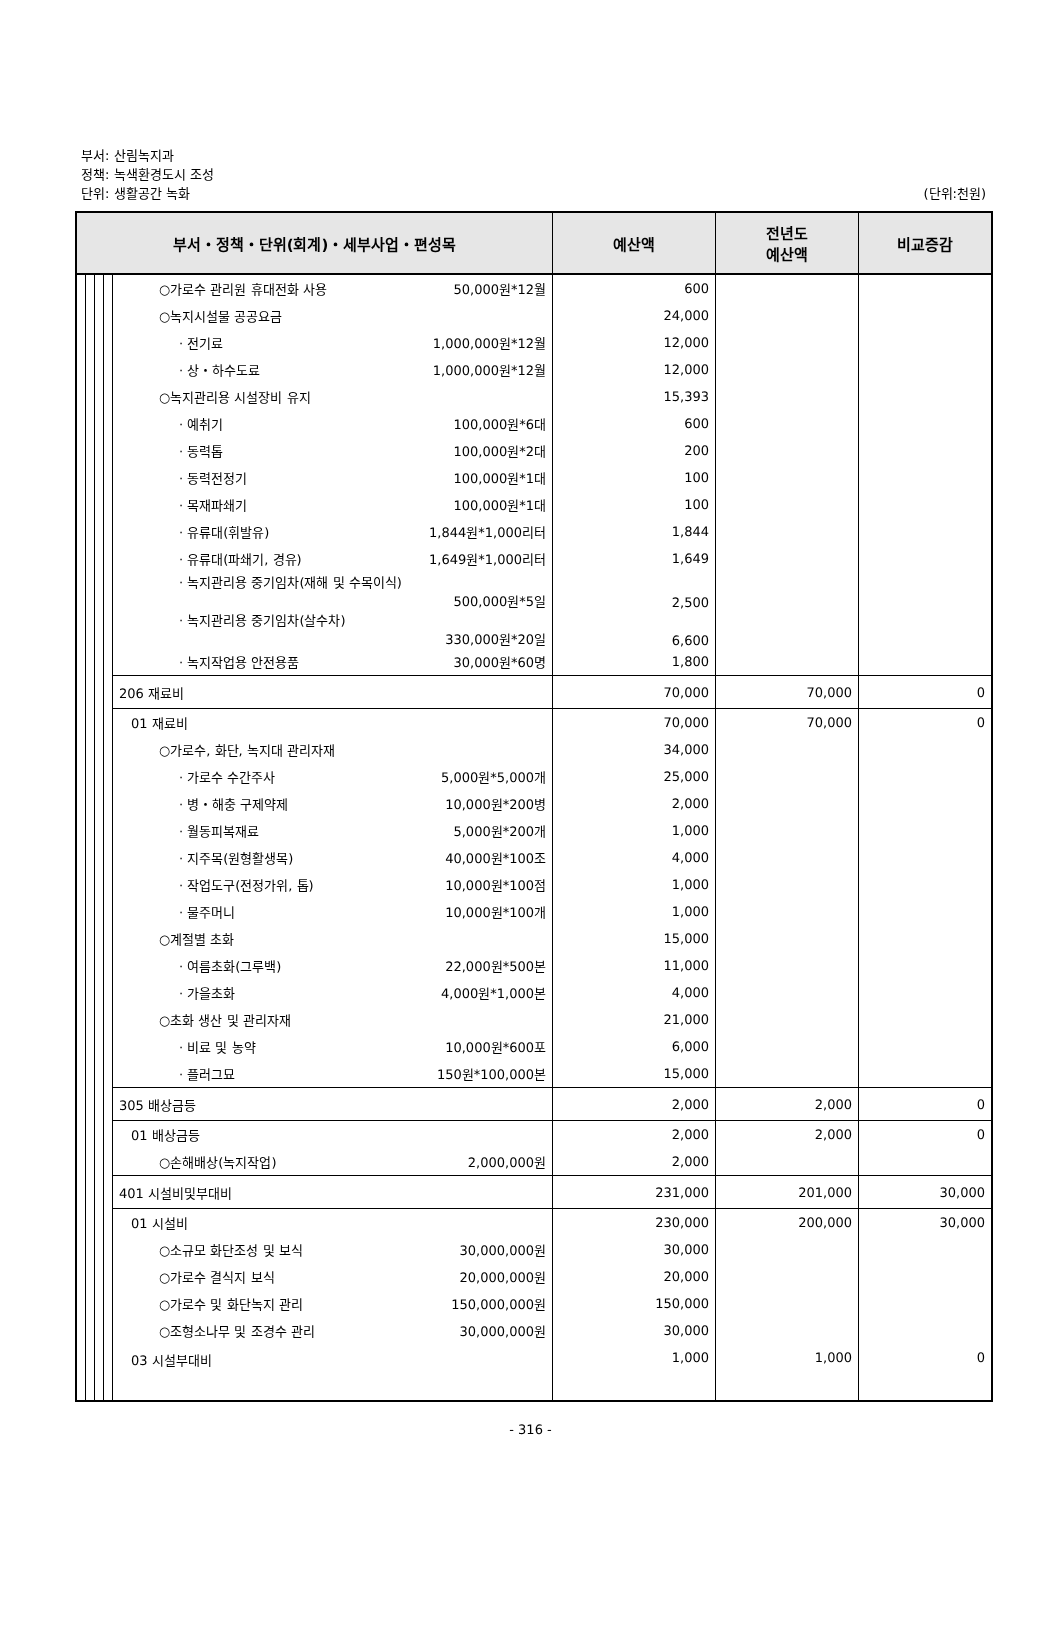부서: 산림녹지과
정책: 녹색환경도시 조성
단위: 생활공간 녹화
(단위:천원)
| 부서・정책・단위(회계)・세부사업・편성목 | | | | | 예산액 | 전년도 예산액 | 비교증감 |
| --- | --- | --- | --- | --- | --- | --- | --- |
| | | | | ○가로수 관리원 휴대전화 사용 50,000원*12월 | 600 | | |
| | | | | ○녹지시설물 공공요금 | 24,000 | | |
| | | | | · 전기료 1,000,000원*12월 | 12,000 | | |
| | | | | · 상・하수도료 1,000,000원*12월 | 12,000 | | |
| | | | | ○녹지관리용 시설장비 유지 | 15,393 | | |
| | | | | · 예취기 100,000원*6대 | 600 | | |
| | | | | · 동력톱 100,000원*2대 | 200 | | |
| | | | | · 동력전정기 100,000원*1대 | 100 | | |
| | | | | · 목재파쇄기 100,000원*1대 | 100 | | |
| | | | | · 유류대(휘발유) 1,844원*1,000리터 | 1,844 | | |
| | | | | · 유류대(파쇄기, 경유) 1,649원*1,000리터 | 1,649 | | |
| | | | | · 녹지관리용 중기임차(재해 및 수목이식) 500,000원*5일 | 2,500 | | |
| | | | | · 녹지관리용 중기임차(살수차) 330,000원*20일 | 6,600 | | |
| | | | | · 녹지작업용 안전용품 30,000원*60명 | 1,800 | | |
| | | | | 206 재료비 | 70,000 | 70,000 | 0 |
| | | | | 01 재료비 | 70,000 | 70,000 | 0 |
| | | | | ○가로수, 화단, 녹지대 관리자재 | 34,000 | | |
| | | | | · 가로수 수간주사 5,000원*5,000개 | 25,000 | | |
| | | | | · 병・해충 구제약제 10,000원*200병 | 2,000 | | |
| | | | | · 월동피복재료 5,000원*200개 | 1,000 | | |
| | | | | · 지주목(원형활생목) 40,000원*100조 | 4,000 | | |
| | | | | · 작업도구(전정가위, 톱) 10,000원*100점 | 1,000 | | |
| | | | | · 물주머니 10,000원*100개 | 1,000 | | |
| | | | | ○계절별 초화 | 15,000 | | |
| | | | | · 여름초화(그루백) 22,000원*500본 | 11,000 | | |
| | | | | · 가을초화 4,000원*1,000본 | 4,000 | | |
| | | | | ○초화 생산 및 관리자재 | 21,000 | | |
| | | | | · 비료 및 농약 10,000원*600포 | 6,000 | | |
| | | | | · 플러그묘 150원*100,000본 | 15,000 | | |
| | | | | 305 배상금등 | 2,000 | 2,000 | 0 |
| | | | | 01 배상금등 | 2,000 | 2,000 | 0 |
| | | | | ○손해배상(녹지작업) 2,000,000원 | 2,000 | | |
| | | | | 401 시설비및부대비 | 231,000 | 201,000 | 30,000 |
| | | | | 01 시설비 | 230,000 | 200,000 | 30,000 |
| | | | | ○소규모 화단조성 및 보식 30,000,000원 | 30,000 | | |
| | | | | ○가로수 결식지 보식 20,000,000원 | 20,000 | | |
| | | | | ○가로수 및 화단녹지 관리 150,000,000원 | 150,000 | | |
| | | | | ○조형소나무 및 조경수 관리 30,000,000원 | 30,000 | | |
| | | | | 03 시설부대비 | 1,000 | 1,000 | 0 |
- 316 -